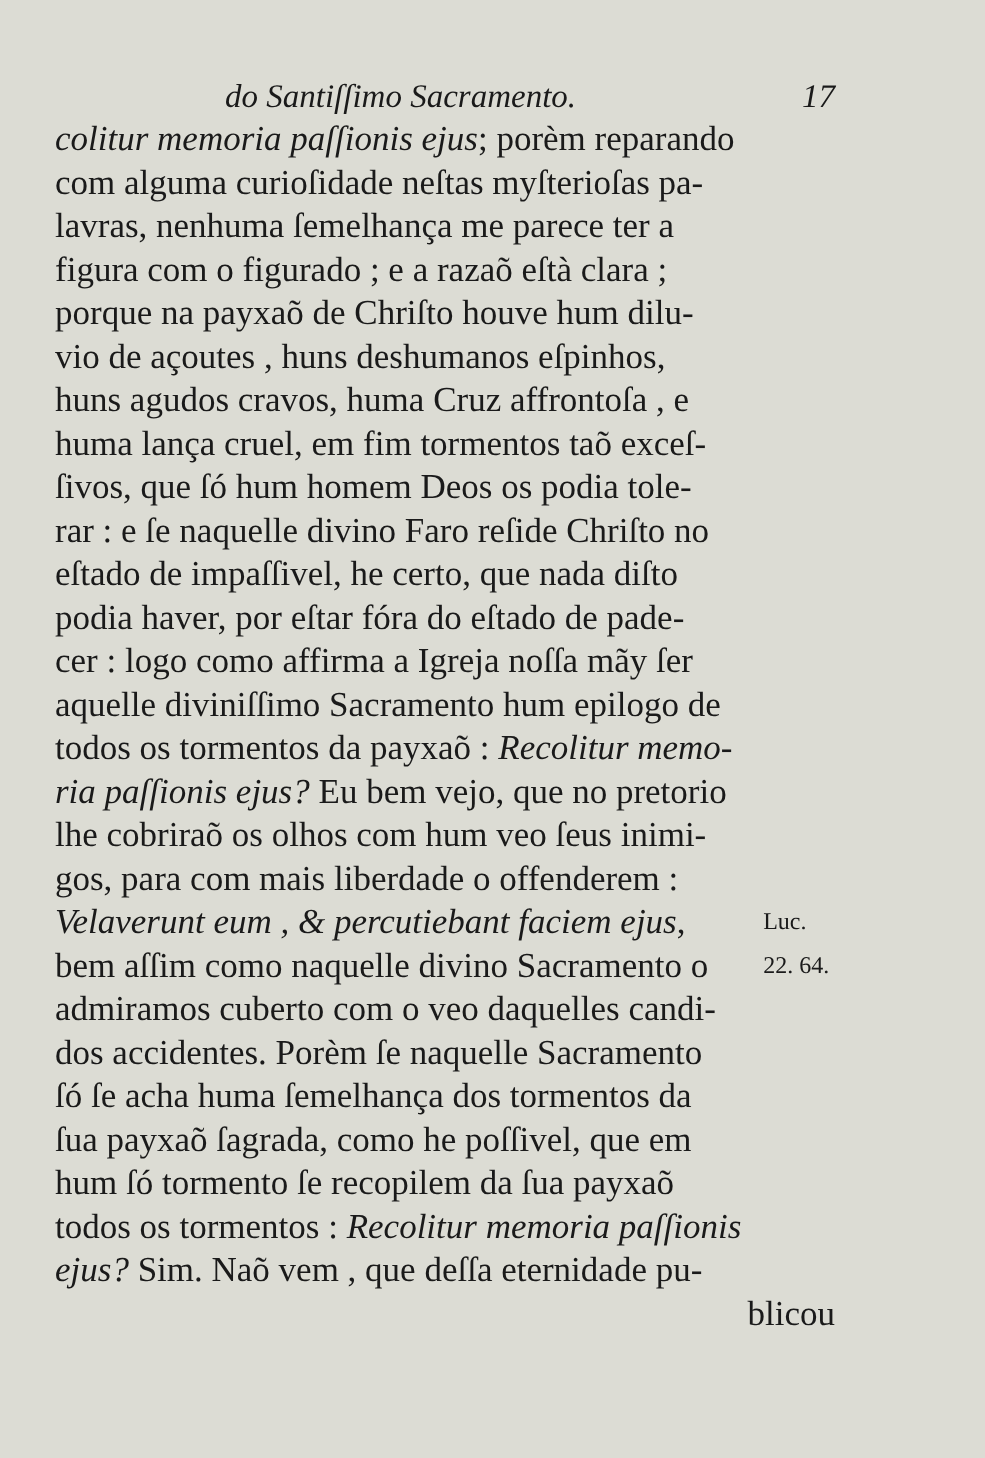do Santiſſimo Sacramento. 17
colitur memoria paſſionis ejus; porèm reparando
com alguma curioſidade neſtas myſterioſas pa-
lavras, nenhuma ſemelhança me parece ter a
figura com o figurado ; e a razaõ eſtà clara ;
porque na payxaõ de Chriſto houve hum dilu-
vio de açoutes , huns deshumanos eſpinhos,
huns agudos cravos, huma Cruz affrontoſa , e
huma lança cruel, em fim tormentos taõ exceſ-
ſivos, que ſó hum homem Deos os podia tole-
rar : e ſe naquelle divino Faro reſide Chriſto no
eſtado de impaſſivel, he certo, que nada diſto
podia haver, por eſtar fóra do eſtado de padе-
cer : logo como affirma a Igreja noſſa mãy ſer
aquelle diviniſſimo Sacramento hum epilogo de
todos os tormentos da payxaõ : Recolitur memo-
ria paſſionis ejus? Eu bem vejo, que no pretorio
lhe cobriraõ os olhos com hum veo ſeus inimi-
gos, para com mais liberdade o offenderem :
Velaverunt eum , & percutiebant faciem ejus,
Luc.
bem aſſim como naquelle divino Sacramento o
22. 64.
admiramos cuberto com o veo daquelles candi-
dos accidentes. Porèm ſe naquelle Sacramento
ſó ſe acha huma ſemelhança dos tormentos da
ſua payxaõ ſagrada, como he poſſivel, que em
hum ſó tormento ſe recopilem da ſua payxaõ
todos os tormentos : Recolitur memoria paſſionis
ejus? Sim. Naõ vem , que deſſa eternidade pu-
blicou